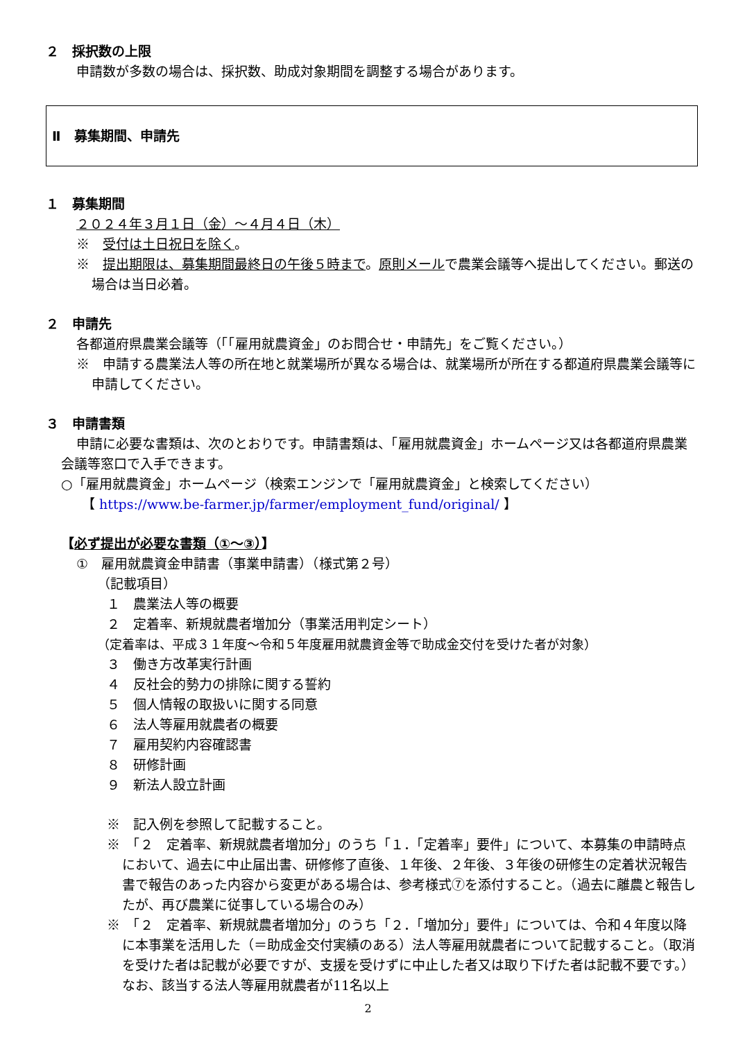２　採択数の上限
申請数が多数の場合は、採択数、助成対象期間を調整する場合があります。
Ⅱ　募集期間、申請先
１　募集期間
２０２４年３月１日（金）～４月４日（木）
※　受付は土日祝日を除く。
※　提出期限は、募集期間最終日の午後５時まで。原則メールで農業会議等へ提出してください。郵送の場合は当日必着。
２　申請先
各都道府県農業会議等（「「雇用就農資金」のお問合せ・申請先」をご覧ください。）
※　申請する農業法人等の所在地と就業場所が異なる場合は、就業場所が所在する都道府県農業会議等に申請してください。
３　申請書類
申請に必要な書類は、次のとおりです。申請書類は、「雇用就農資金」ホームページ又は各都道府県農業会議等窓口で入手できます。
○「雇用就農資金」ホームページ（検索エンジンで「雇用就農資金」と検索してください）
【 https://www.be-farmer.jp/farmer/employment_fund/original/ 】
【必ず提出が必要な書類（①～③）】
①　雇用就農資金申請書（事業申請書）（様式第２号）
（記載項目）
１　農業法人等の概要
２　定着率、新規就農者増加分（事業活用判定シート）
（定着率は、平成３１年度～令和５年度雇用就農資金等で助成金交付を受けた者が対象）
３　働き方改革実行計画
４　反社会的勢力の排除に関する誓約
５　個人情報の取扱いに関する同意
６　法人等雇用就農者の概要
７　雇用契約内容確認書
８　研修計画
９　新法人設立計画
※　記入例を参照して記載すること。
※　「２　定着率、新規就農者増加分」のうち「１．「定着率」要件」について、本募集の申請時点において、過去に中止届出書、研修修了直後、１年後、２年後、３年後の研修生の定着状況報告書で報告のあった内容から変更がある場合は、参考様式⑦を添付すること。（過去に離農と報告したが、再び農業に従事している場合のみ）
※　「２　定着率、新規就農者増加分」のうち「２．「増加分」要件」については、令和４年度以降に本事業を活用した（＝助成金交付実績のある）法人等雇用就農者について記載すること。（取消を受けた者は記載が必要ですが、支援を受けずに中止した者又は取り下げた者は記載不要です。）なお、該当する法人等雇用就農者が11名以上
2